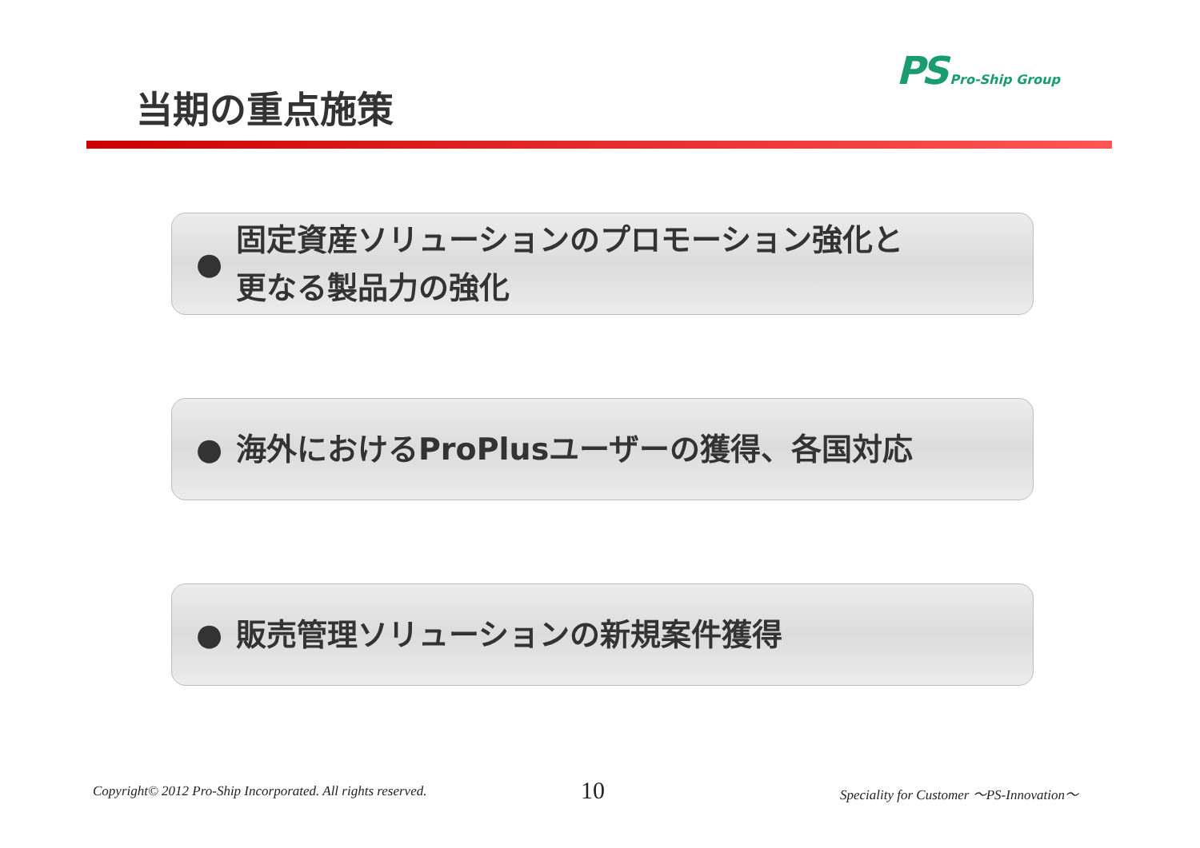PS Pro-Ship Group
当期の重点施策
●
固定資産ソリューションのプロモーション強化と
更なる製品力の強化
●
海外におけるProPlusユーザーの獲得、各国対応
● 販売管理ソリューションの新規案件獲得
Copyright© 2012 Pro-Ship Incorporated. All rights reserved.
10
Speciality for Customer ～PS-Innovation～